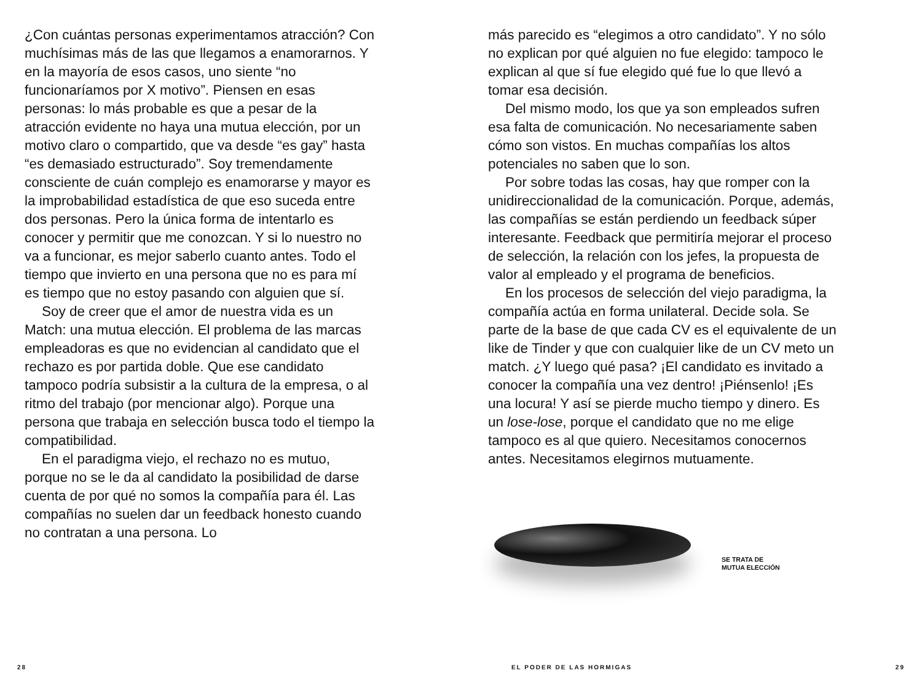¿Con cuántas personas experimentamos atracción? Con muchísimas más de las que llegamos a enamorarnos. Y en la mayoría de esos casos, uno siente “no funcionaríamos por X motivo”. Piensen en esas personas: lo más probable es que a pesar de la atracción evidente no haya una mutua elección, por un motivo claro o compartido, que va desde “es gay” hasta “es demasiado estructurado”. Soy tremendamente consciente de cuán complejo es enamorarse y mayor es la improbabilidad estadística de que eso suceda entre dos personas. Pero la única forma de intentarlo es conocer y permitir que me conozcan. Y si lo nuestro no va a funcionar, es mejor saberlo cuanto antes. Todo el tiempo que invierto en una persona que no es para mí es tiempo que no estoy pasando con alguien que sí.
Soy de creer que el amor de nuestra vida es un Match: una mutua elección. El problema de las marcas empleadoras es que no evidencian al candidato que el rechazo es por partida doble. Que ese candidato tampoco podría subsistir a la cultura de la empresa, o al ritmo del trabajo (por mencionar algo). Porque una persona que trabaja en selección busca todo el tiempo la compatibilidad.
En el paradigma viejo, el rechazo no es mutuo, porque no se le da al candidato la posibilidad de darse cuenta de por qué no somos la compañía para él. Las compañías no suelen dar un feedback honesto cuando no contratan a una persona. Lo
más parecido es “elegimos a otro candidato”. Y no sólo no explican por qué alguien no fue elegido: tampoco le explican al que sí fue elegido qué fue lo que llevó a tomar esa decisión.
Del mismo modo, los que ya son empleados sufren esa falta de comunicación. No necesariamente saben cómo son vistos. En muchas compañías los altos potenciales no saben que lo son.
Por sobre todas las cosas, hay que romper con la unidireccionalidad de la comunicación. Porque, además, las compañías se están perdiendo un feedback súper interesante. Feedback que permitiría mejorar el proceso de selección, la relación con los jefes, la propuesta de valor al empleado y el programa de beneficios.
En los procesos de selección del viejo paradigma, la compañía actúa en forma unilateral. Decide sola. Se parte de la base de que cada CV es el equivalente de un like de Tinder y que con cualquier like de un CV meto un match. ¿Y luego qué pasa? ¡El candidato es invitado a conocer la compañía una vez dentro! ¡Piénsenlo! ¡Es una locura! Y así se pierde mucho tiempo y dinero. Es un lose-lose, porque el candidato que no me elige tampoco es al que quiero. Necesitamos conocernos antes. Necesitamos elegirnos mutuamente.
SE TRATA DE
MUTUA ELECCIÓN
28 EL PODER DE LAS HORMIGAS 29